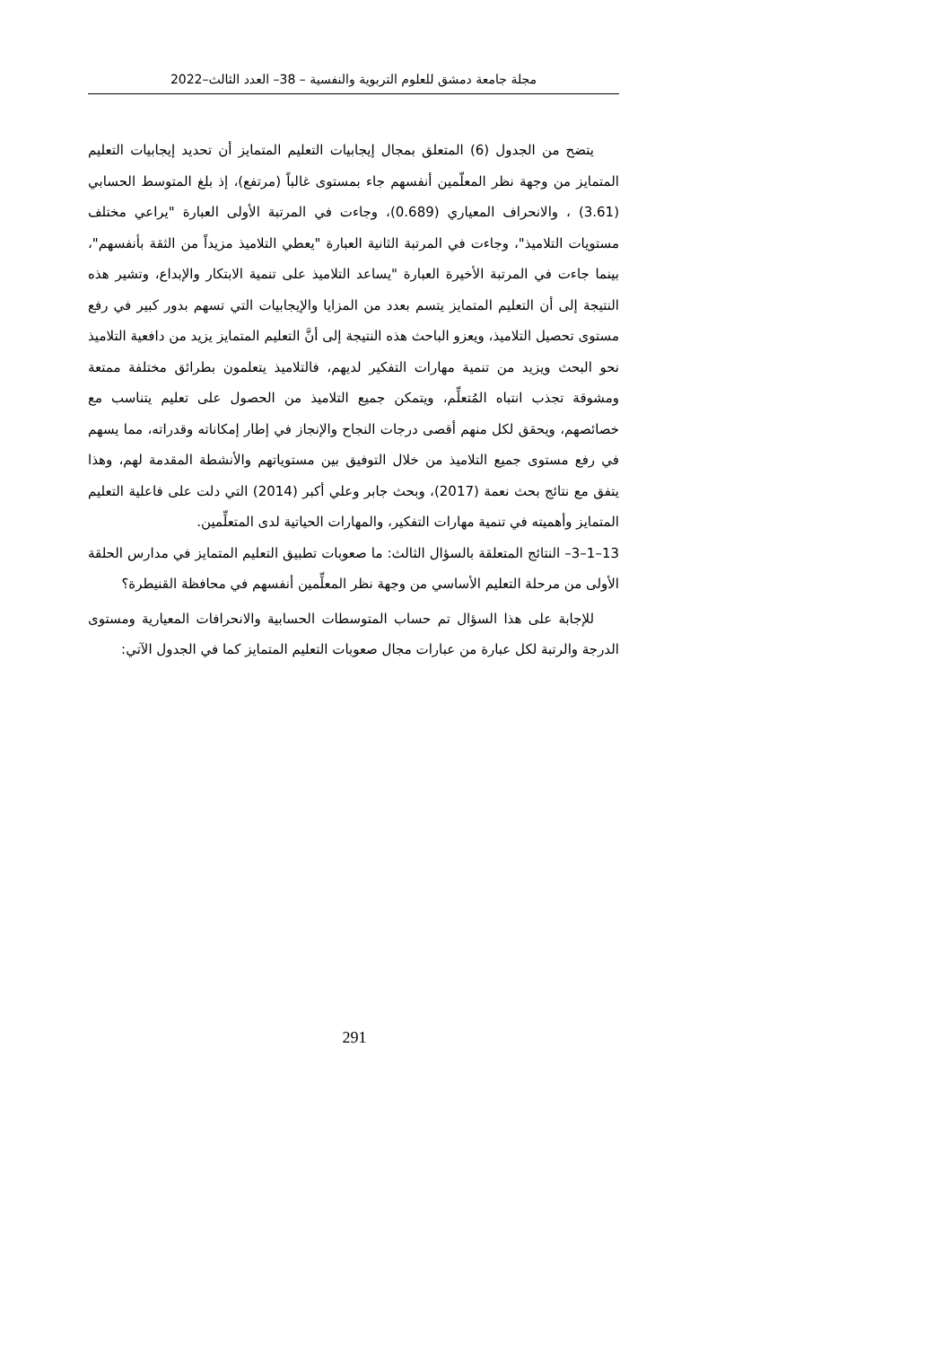مجلة جامعة دمشق للعلوم التربوية والنفسية – 38– العدد الثالث–2022
يتضح من الجدول (6) المتعلق بمجال إيجابيات التعليم المتمايز أن تحديد إيجابيات التعليم المتمايز من وجهة نظر المعلّمين أنفسهم جاء بمستوى غالباً (مرتفع)، إذ بلغ المتوسط الحسابي (3.61) ، والانحراف المعياري (0.689)، وجاءت في المرتبة الأولى العبارة "يراعي مختلف مستويات التلاميذ"، وجاءت في المرتبة الثانية العبارة "يعطي التلاميذ مزيداً من الثقة بأنفسهم"، بينما جاءت في المرتبة الأخيرة العبارة "يساعد التلاميذ على تنمية الابتكار والإبداع، وتشير هذه النتيجة إلى أن التعليم المتمايز يتسم بعدد من المزايا والإيجابيات التي تسهم بدور كبير في رفع مستوى تحصيل التلاميذ، ويعزو الباحث هذه النتيجة إلى أنَّ التعليم المتمايز يزيد من دافعية التلاميذ نحو البحث ويزيد من تنمية مهارات التفكير لديهم، فالتلاميذ يتعلمون بطرائق مختلفة ممتعة ومشوقة تجذب انتباه المُتعلِّم، ويتمكن جميع التلاميذ من الحصول على تعليم يتناسب مع خصائصهم، ويحقق لكل منهم أقصى درجات النجاح والإنجاز في إطار إمكاناته وقدراته، مما يسهم في رفع مستوى جميع التلاميذ من خلال التوفيق بين مستوياتهم والأنشطة المقدمة لهم، وهذا يتفق مع نتائج بحث نعمة (2017)، وبحث جابر وعلي أكبر (2014) التي دلت على فاعلية التعليم المتمايز وأهميته في تنمية مهارات التفكير، والمهارات الحياتية لدى المتعلِّمين.
13–1–3– النتائج المتعلقة بالسؤال الثالث: ما صعوبات تطبيق التعليم المتمايز في مدارس الحلقة الأولى من مرحلة التعليم الأساسي من وجهة نظر المعلِّمين أنفسهم في محافظة القنيطرة؟
للإجابة على هذا السؤال تم حساب المتوسطات الحسابية والانحرافات المعيارية ومستوى الدرجة والرتبة لكل عبارة من عبارات مجال صعوبات التعليم المتمايز كما في الجدول الآتي:
291